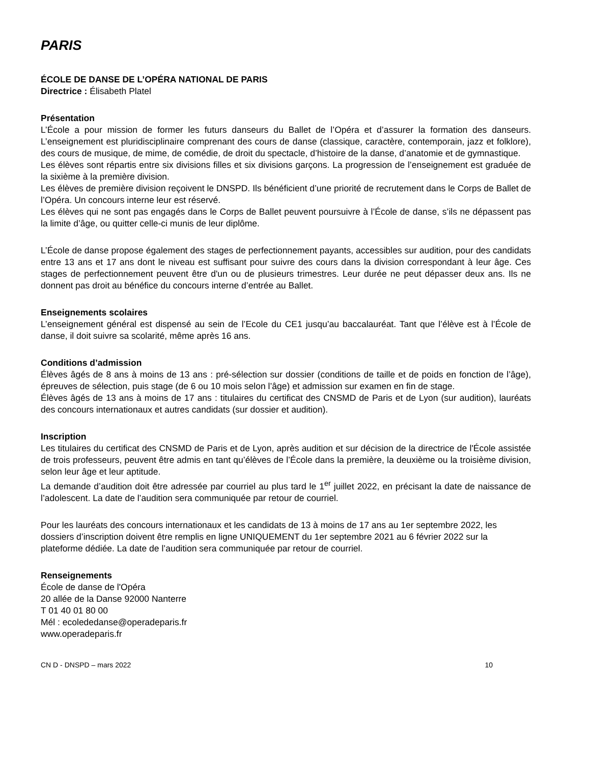PARIS
ÉCOLE DE DANSE DE L’OPÉRA NATIONAL DE PARIS
Directrice : Élisabeth Platel
Présentation
L’École a pour mission de former les futurs danseurs du Ballet de l’Opéra et d’assurer la formation des danseurs. L’enseignement est pluridisciplinaire comprenant des cours de danse (classique, caractère, contemporain, jazz et folklore), des cours de musique, de mime, de comédie, de droit du spectacle, d’histoire de la danse, d’anatomie et de gymnastique.
Les élèves sont répartis entre six divisions filles et six divisions garçons. La progression de l’enseignement est graduée de la sixième à la première division.
Les élèves de première division reçoivent le DNSPD. Ils bénéficient d’une priorité de recrutement dans le Corps de Ballet de l’Opéra. Un concours interne leur est réservé.
Les élèves qui ne sont pas engagés dans le Corps de Ballet peuvent poursuivre à l’École de danse, s’ils ne dépassent pas la limite d’âge, ou quitter celle-ci munis de leur diplôme.
L’École de danse propose également des stages de perfectionnement payants, accessibles sur audition, pour des candidats entre 13 ans et 17 ans dont le niveau est suffisant pour suivre des cours dans la division correspondant à leur âge. Ces stages de perfectionnement peuvent être d'un ou de plusieurs trimestres. Leur durée ne peut dépasser deux ans. Ils ne donnent pas droit au bénéfice du concours interne d’entrée au Ballet.
Enseignements scolaires
L’enseignement général est dispensé au sein de l’Ecole du CE1 jusqu’au baccalauréat. Tant que l’élève est à l’École de danse, il doit suivre sa scolarité, même après 16 ans.
Conditions d’admission
Élèves âgés de 8 ans à moins de 13 ans : pré-sélection sur dossier (conditions de taille et de poids en fonction de l’âge), épreuves de sélection, puis stage (de 6 ou 10 mois selon l’âge) et admission sur examen en fin de stage.
Élèves âgés de 13 ans à moins de 17 ans : titulaires du certificat des CNSMD de Paris et de Lyon (sur audition), lauréats des concours internationaux et autres candidats (sur dossier et audition).
Inscription
Les titulaires du certificat des CNSMD de Paris et de Lyon, après audition et sur décision de la directrice de l'École assistée de trois professeurs, peuvent être admis en tant qu’élèves de l’École dans la première, la deuxième ou la troisième division, selon leur âge et leur aptitude.
La demande d’audition doit être adressée par courriel au plus tard le 1<sup>er</sup> juillet 2022, en précisant la date de naissance de l’adolescent. La date de l’audition sera communiquée par retour de courriel.
Pour les lauréats des concours internationaux et les candidats de 13 à moins de 17 ans au 1er septembre 2022, les dossiers d’inscription doivent être remplis en ligne UNIQUEMENT du 1er septembre 2021 au 6 février 2022 sur la plateforme dédiée. La date de l’audition sera communiquée par retour de courriel.
Renseignements
École de danse de l'Opéra
20 allée de la Danse 92000 Nanterre
T 01 40 01 80 00
Mél : ecolededanse@operadeparis.fr
www.operadeparis.fr
CN D - DNSPD – mars 2022 10